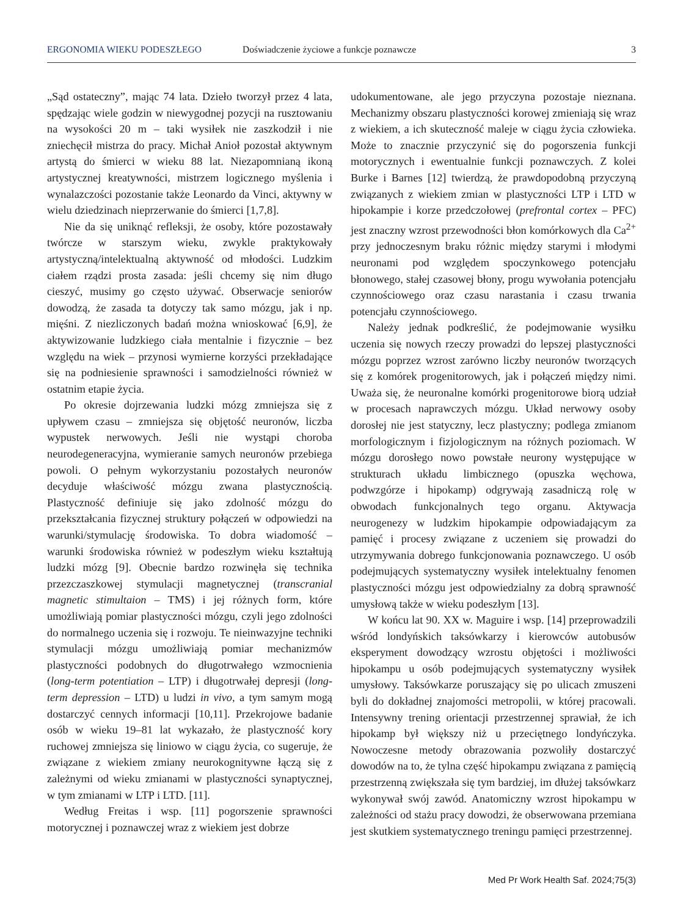ERGONOMIA WIEKU PODESZŁEGO Doświadczenie życiowe a funkcje poznawcze 3
„Sąd ostateczny”, mając 74 lata. Dzieło tworzył przez 4 lata, spędzając wiele godzin w niewygodnej pozycji na rusztowaniu na wysokości 20 m – taki wysiłek nie zaszkodził i nie zniechęcił mistrza do pracy. Michał Anioł pozostał aktywnym artystą do śmierci w wieku 88 lat. Niezapomnianą ikoną artystycznej kreatywności, mistrzem logicznego myślenia i wynalazczości pozostanie także Leonardo da Vinci, aktywny w wielu dziedzinach nieprzerwanie do śmierci [1,7,8].
Nie da się uniknąć refleksji, że osoby, które pozostawały twórcze w starszym wieku, zwykle praktykowały artystyczną/intelektualną aktywność od młodości. Ludzkim ciałem rządzi prosta zasada: jeśli chcemy się nim długo cieszyć, musimy go często używać. Obserwacje seniorów dowodzą, że zasada ta dotyczy tak samo mózgu, jak i np. mięśni. Z niezliczonych badań można wnioskować [6,9], że aktywizowanie ludzkiego ciała mentalnie i fizycznie – bez względu na wiek – przynosi wymierne korzyści przekładające się na podniesienie sprawności i samodzielności również w ostatnim etapie życia.
Po okresie dojrzewania ludzki mózg zmniejsza się z upływem czasu – zmniejsza się objętość neuronów, liczba wypustek nerwowych. Jeśli nie wystąpi choroba neurodegeneracyjna, wymieranie samych neuronów przebiega powoli. O pełnym wykorzystaniu pozostałych neuronów decyduje właściwość mózgu zwana plastycznością. Plastyczność definiuje się jako zdolność mózgu do przekształcania fizycznej struktury połączeń w odpowiedzi na warunki/stymulację środowiska. To dobra wiadomość – warunki środowiska również w podeszłym wieku kształtują ludzki mózg [9]. Obecnie bardzo rozwinęła się technika przezczaszkowej stymulacji magnetycznej (transcranial magnetic stimultaion – TMS) i jej różnych form, które umożliwiają pomiar plastyczności mózgu, czyli jego zdolności do normalnego uczenia się i rozwoju. Te nieinwazyjne techniki stymulacji mózgu umożliwiają pomiar mechanizmów plastyczności podobnych do długotrwałego wzmocnienia (long-term potentiation – LTP) i długotrwałej depresji (long-term depression – LTD) u ludzi in vivo, a tym samym mogą dostarczyć cennych informacji [10,11]. Przekrojowe badanie osób w wieku 19–81 lat wykazało, że plastyczność kory ruchowej zmniejsza się liniowo w ciągu życia, co sugeruje, że związane z wiekiem zmiany neurokognitywne łączą się z zależnymi od wieku zmianami w plastyczności synaptycznej, w tym zmianami w LTP i LTD. [11].
Według Freitas i wsp. [11] pogorszenie sprawności motorycznej i poznawczej wraz z wiekiem jest dobrze
udokumentowane, ale jego przyczyna pozostaje nieznana. Mechanizmy obszaru plastyczności korowej zmieniają się wraz z wiekiem, a ich skuteczność maleje w ciągu życia człowieka. Może to znacznie przyczynić się do pogorszenia funkcji motorycznych i ewentualnie funkcji poznawczych. Z kolei Burke i Barnes [12] twierdzą, że prawdopodobną przyczyną związanych z wiekiem zmian w plastyczności LTP i LTD w hipokampie i korze przedczołowej (prefrontal cortex – PFC) jest znaczny wzrost przewodności błon komórkowych dla Ca<sup>2+</sup> przy jednoczesnym braku różnic między starymi i młodymi neuronami pod względem spoczynkowego potencjału błonowego, stałej czasowej błony, progu wywołania potencjału czynnościowego oraz czasu narastania i czasu trwania potencjału czynnościowego.
Należy jednak podkreślić, że podejmowanie wysiłku uczenia się nowych rzeczy prowadzi do lepszej plastyczności mózgu poprzez wzrost zarówno liczby neuronów tworzących się z komórek progenitorowych, jak i połączeń między nimi. Uważa się, że neuronalne komórki progenitorowe biorą udział w procesach naprawczych mózgu. Układ nerwowy osoby dorosłej nie jest statyczny, lecz plastyczny; podlega zmianom morfologicznym i fizjologicznym na różnych poziomach. W mózgu dorosłego nowo powstałe neurony występujące w strukturach układu limbicznego (opuszka węchowa, podwzgórze i hipokamp) odgrywają zasadniczą rolę w obwodach funkcjonalnych tego organu. Aktywacja neurogenezy w ludzkim hipokampie odpowiadającym za pamięć i procesy związane z uczeniem się prowadzi do utrzymywania dobrego funkcjonowania poznawczego. U osób podejmujących systematyczny wysiłek intelektualny fenomen plastyczności mózgu jest odpowiedzialny za dobrą sprawność umysłową także w wieku podeszłym [13].
W końcu lat 90. XX w. Maguire i wsp. [14] przeprowadzili wśród londyńskich taksówkarzy i kierowców autobusów eksperyment dowodzący wzrostu objętości i możliwości hipokampu u osób podejmujących systematyczny wysiłek umysłowy. Taksówkarze poruszający się po ulicach zmuszeni byli do dokładnej znajomości metropolii, w której pracowali. Intensywny trening orientacji przestrzennej sprawiał, że ich hipokamp był większy niż u przeciętnego londyńczyka. Nowoczesne metody obrazowania pozwoliły dostarczyć dowodów na to, że tylna część hipokampu związana z pamięcią przestrzenną zwiększała się tym bardziej, im dłużej taksówkarz wykonywał swój zawód. Anatomiczny wzrost hipokampu w zależności od stażu pracy dowodzi, że obserwowana przemiana jest skutkiem systematycznego treningu pamięci przestrzennej.
Med Pr Work Health Saf. 2024;75(3)